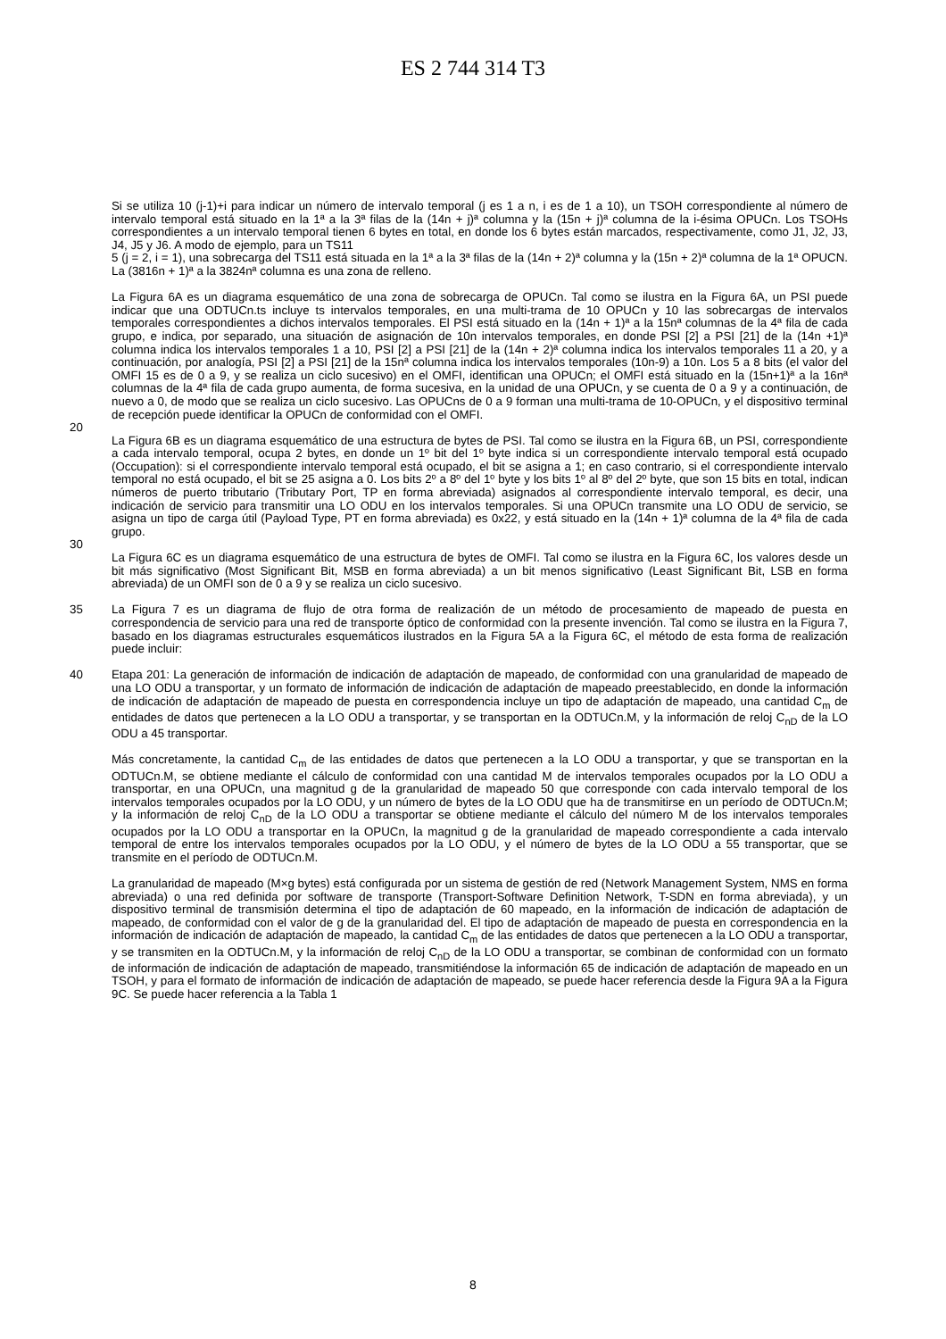ES 2 744 314 T3
Si se utiliza 10 (j-1)+i para indicar un número de intervalo temporal (j es 1 a n, i es de 1 a 10), un TSOH correspondiente al número de intervalo temporal está situado en la 1ª a la 3ª filas de la (14n + j)ª columna y la (15n + j)ª columna de la i-ésima OPUCn. Los TSOHs correspondientes a un intervalo temporal tienen 6 bytes en total, en donde los 6 bytes están marcados, respectivamente, como J1, J2, J3, J4, J5 y J6. A modo de ejemplo, para un TS11
5 (j = 2, i = 1), una sobrecarga del TS11 está situada en la 1ª a la 3ª filas de la (14n + 2)ª columna y la (15n + 2)ª columna de la 1ª OPUCN. La (3816n + 1)ª a la 3824nª columna es una zona de relleno.
La Figura 6A es un diagrama esquemático de una zona de sobrecarga de OPUCn. Tal como se ilustra en la Figura 6A, un PSI puede indicar que una ODTUCn.ts incluye ts intervalos temporales, en una multi-trama de 10 OPUCn y 10 las sobrecargas de intervalos temporales correspondientes a dichos intervalos temporales. El PSI está situado en la (14n + 1)ª a la 15nª columnas de la 4ª fila de cada grupo, e indica, por separado, una situación de asignación de 10n intervalos temporales, en donde PSI [2] a PSI [21] de la (14n +1)ª columna indica los intervalos temporales 1 a 10, PSI [2] a PSI [21] de la (14n + 2)ª columna indica los intervalos temporales 11 a 20, y a continuación, por analogía, PSI [2] a PSI [21] de la 15nª columna indica los intervalos temporales (10n-9) a 10n. Los 5 a 8 bits (el valor del OMFI 15 es de 0 a 9, y se realiza un ciclo sucesivo) en el OMFI, identifican una OPUCn; el OMFI está situado en la (15n+1)ª a la 16nª columnas de la 4ª fila de cada grupo aumenta, de forma sucesiva, en la unidad de una OPUCn, y se cuenta de 0 a 9 y a continuación, de nuevo a 0, de modo que se realiza un ciclo sucesivo. Las OPUCns de 0 a 9 forman una multi-trama de 10-OPUCn, y el dispositivo terminal de recepción puede identificar la OPUCn de conformidad con el OMFI.
20
La Figura 6B es un diagrama esquemático de una estructura de bytes de PSI. Tal como se ilustra en la Figura 6B, un PSI, correspondiente a cada intervalo temporal, ocupa 2 bytes, en donde un 1º bit del 1º byte indica si un correspondiente intervalo temporal está ocupado (Occupation): si el correspondiente intervalo temporal está ocupado, el bit se asigna a 1; en caso contrario, si el correspondiente intervalo temporal no está ocupado, el bit se 25 asigna a 0. Los bits 2º a 8º del 1º byte y los bits 1º al 8º del 2º byte, que son 15 bits en total, indican números de puerto tributario (Tributary Port, TP en forma abreviada) asignados al correspondiente intervalo temporal, es decir, una indicación de servicio para transmitir una LO ODU en los intervalos temporales. Si una OPUCn transmite una LO ODU de servicio, se asigna un tipo de carga útil (Payload Type, PT en forma abreviada) es 0x22, y está situado en la (14n + 1)ª columna de la 4ª fila de cada grupo.
30
La Figura 6C es un diagrama esquemático de una estructura de bytes de OMFI. Tal como se ilustra en la Figura 6C, los valores desde un bit más significativo (Most Significant Bit, MSB en forma abreviada) a un bit menos significativo (Least Significant Bit, LSB en forma abreviada) de un OMFI son de 0 a 9 y se realiza un ciclo sucesivo.
35 La Figura 7 es un diagrama de flujo de otra forma de realización de un método de procesamiento de mapeado de puesta en correspondencia de servicio para una red de transporte óptico de conformidad con la presente invención. Tal como se ilustra en la Figura 7, basado en los diagramas estructurales esquemáticos ilustrados en la Figura 5A a la Figura 6C, el método de esta forma de realización puede incluir:
40 Etapa 201: La generación de información de indicación de adaptación de mapeado, de conformidad con una granularidad de mapeado de una LO ODU a transportar, y un formato de información de indicación de adaptación de mapeado preestablecido, en donde la información de indicación de adaptación de mapeado de puesta en correspondencia incluye un tipo de adaptación de mapeado, una cantidad C<sub>m</sub> de entidades de datos que pertenecen a la LO ODU a transportar, y se transportan en la ODTUCn.M, y la información de reloj C<sub>nD</sub> de la LO ODU a 45 transportar.
Más concretamente, la cantidad C<sub>m</sub> de las entidades de datos que pertenecen a la LO ODU a transportar, y que se transportan en la ODTUCn.M, se obtiene mediante el cálculo de conformidad con una cantidad M de intervalos temporales ocupados por la LO ODU a transportar, en una OPUCn, una magnitud g de la granularidad de mapeado 50 que corresponde con cada intervalo temporal de los intervalos temporales ocupados por la LO ODU, y un número de bytes de la LO ODU que ha de transmitirse en un período de ODTUCn.M; y la información de reloj C<sub>nD</sub> de la LO ODU a transportar se obtiene mediante el cálculo del número M de los intervalos temporales ocupados por la LO ODU a transportar en la OPUCn, la magnitud g de la granularidad de mapeado correspondiente a cada intervalo temporal de entre los intervalos temporales ocupados por la LO ODU, y el número de bytes de la LO ODU a 55 transportar, que se transmite en el período de ODTUCn.M.
La granularidad de mapeado (M×g bytes) está configurada por un sistema de gestión de red (Network Management System, NMS en forma abreviada) o una red definida por software de transporte (Transport-Software Definition Network, T-SDN en forma abreviada), y un dispositivo terminal de transmisión determina el tipo de adaptación de 60 mapeado, en la información de indicación de adaptación de mapeado, de conformidad con el valor de g de la granularidad del. El tipo de adaptación de mapeado de puesta en correspondencia en la información de indicación de adaptación de mapeado, la cantidad C<sub>m</sub> de las entidades de datos que pertenecen a la LO ODU a transportar, y se transmiten en la ODTUCn.M, y la información de reloj C<sub>nD</sub> de la LO ODU a transportar, se combinan de conformidad con un formato de información de indicación de adaptación de mapeado, transmitiéndose la información 65 de indicación de adaptación de mapeado en un TSOH, y para el formato de información de indicación de adaptación de mapeado, se puede hacer referencia desde la Figura 9A a la Figura 9C. Se puede hacer referencia a la Tabla 1
8